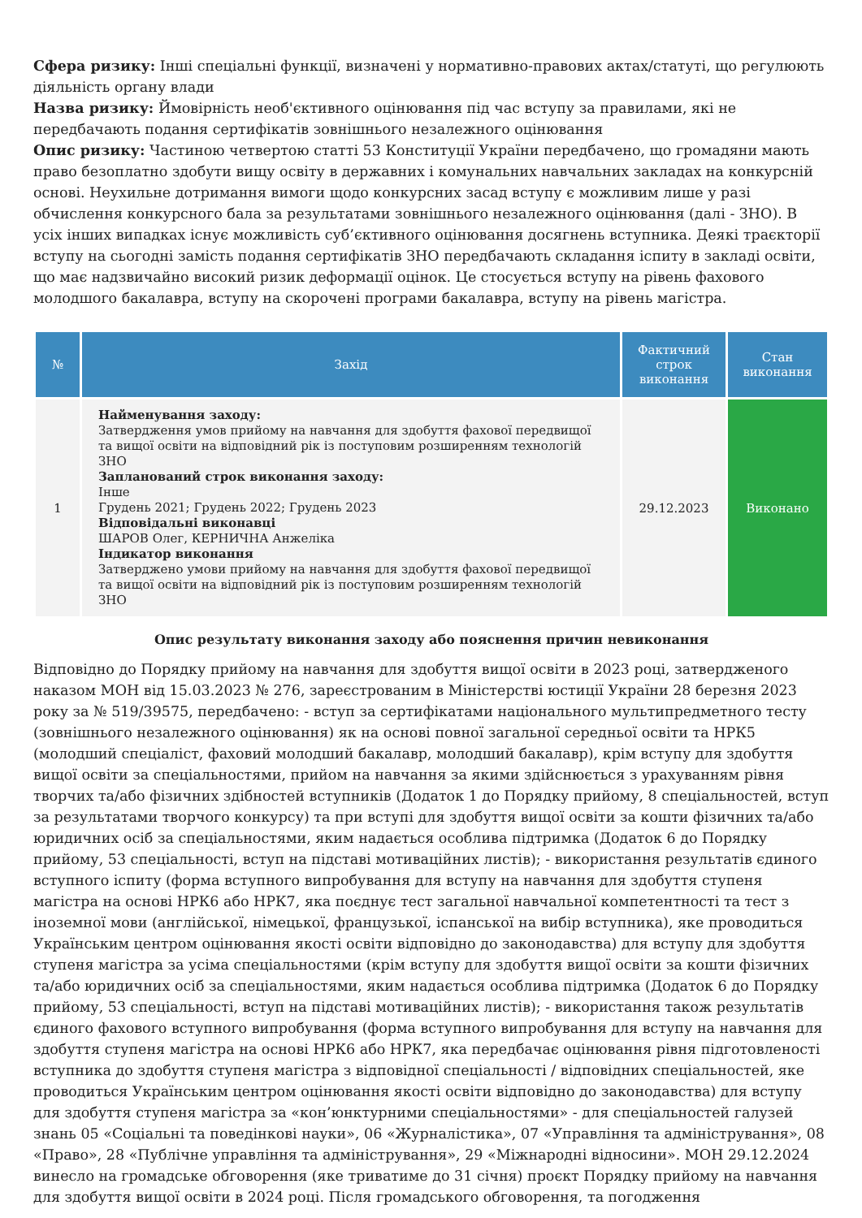Сфера ризику: Інші спеціальні функції, визначені у нормативно-правових актах/статуті, що регулюють діяльність органу влади
Назва ризику: Ймовірність необ'єктивного оцінювання під час вступу за правилами, які не передбачають подання сертифікатів зовнішнього незалежного оцінювання
Опис ризику: Частиною четвертою статті 53 Конституції України передбачено, що громадяни мають право безоплатно здобути вищу освіту в державних і комунальних навчальних закладах на конкурсній основі. Неухильне дотримання вимоги щодо конкурсних засад вступу є можливим лише у разі обчислення конкурсного бала за результатами зовнішнього незалежного оцінювання (далі - ЗНО). В усіх інших випадках існує можливість суб’єктивного оцінювання досягнень вступника. Деякі траєкторії вступу на сьогодні замість подання сертифікатів ЗНО передбачають складання іспиту в закладі освіти, що має надзвичайно високий ризик деформації оцінок. Це стосується вступу на рівень фахового молодшого бакалавра, вступу на скорочені програми бакалавра, вступу на рівень магістра.
| № | Захід | Фактичний строк виконання | Стан виконання |
| --- | --- | --- | --- |
| 1 | Найменування заходу: Затвердження умов прийому на навчання для здобуття фахової передвищої та вищої освіти на відповідний рік із поступовим розширенням технологій ЗНО Запланований строк виконання заходу: Інше Грудень 2021; Грудень 2022; Грудень 2023 Відповідальні виконавці ШАРОВ Олег, КЕРНИЧНА Анжеліка Індикатор виконання Затверджено умови прийому на навчання для здобуття фахової передвищої та вищої освіти на відповідний рік із поступовим розширенням технологій ЗНО | 29.12.2023 | Виконано |
Опис результату виконання заходу або пояснення причин невиконання
Відповідно до Порядку прийому на навчання для здобуття вищої освіти в 2023 році, затвердженого наказом МОН від 15.03.2023 № 276, зареєстрованим в Міністерстві юстиції України 28 березня 2023 року за № 519/39575, передбачено: - вступ за сертифікатами національного мультипредметного тесту (зовнішнього незалежного оцінювання) як на основі повної загальної середньої освіти та НРК5 (молодший спеціаліст, фаховий молодший бакалавр, молодший бакалавр), крім вступу для здобуття вищої освіти за спеціальностями, прийом на навчання за якими здійснюється з урахуванням рівня творчих та/або фізичних здібностей вступників (Додаток 1 до Порядку прийому, 8 спеціальностей, вступ за результатами творчого конкурсу) та при вступі для здобуття вищої освіти за кошти фізичних та/або юридичних осіб за спеціальностями, яким надається особлива підтримка (Додаток 6 до Порядку прийому, 53 спеціальності, вступ на підставі мотиваційних листів); - використання результатів єдиного вступного іспиту (форма вступного випробування для вступу на навчання для здобуття ступеня магістра на основі НРК6 або НРК7, яка поєднує тест загальної навчальної компетентності та тест з іноземної мови (англійської, німецької, французької, іспанської на вибір вступника), яке проводиться Українським центром оцінювання якості освіти відповідно до законодавства) для вступу для здобуття ступеня магістра за усіма спеціальностями (крім вступу для здобуття вищої освіти за кошти фізичних та/або юридичних осіб за спеціальностями, яким надається особлива підтримка (Додаток 6 до Порядку прийому, 53 спеціальності, вступ на підставі мотиваційних листів); - використання також результатів єдиного фахового вступного випробування (форма вступного випробування для вступу на навчання для здобуття ступеня магістра на основі НРК6 або НРК7, яка передбачає оцінювання рівня підготовленості вступника до здобуття ступеня магістра з відповідної спеціальності / відповідних спеціальностей, яке проводиться Українським центром оцінювання якості освіти відповідно до законодавства) для вступу для здобуття ступеня магістра за «кон’юнктурними спеціальностями» - для спеціальностей галузей знань 05 «Соціальні та поведінкові науки», 06 «Журналістика», 07 «Управління та адміністрування», 08 «Право», 28 «Публічне управління та адміністрування», 29 «Міжнародні відносини». МОН 29.12.2024 винесло на громадське обговорення (яке триватиме до 31 січня) проєкт Порядку прийому на навчання для здобуття вищої освіти в 2024 році. Після громадського обговорення, та погодження